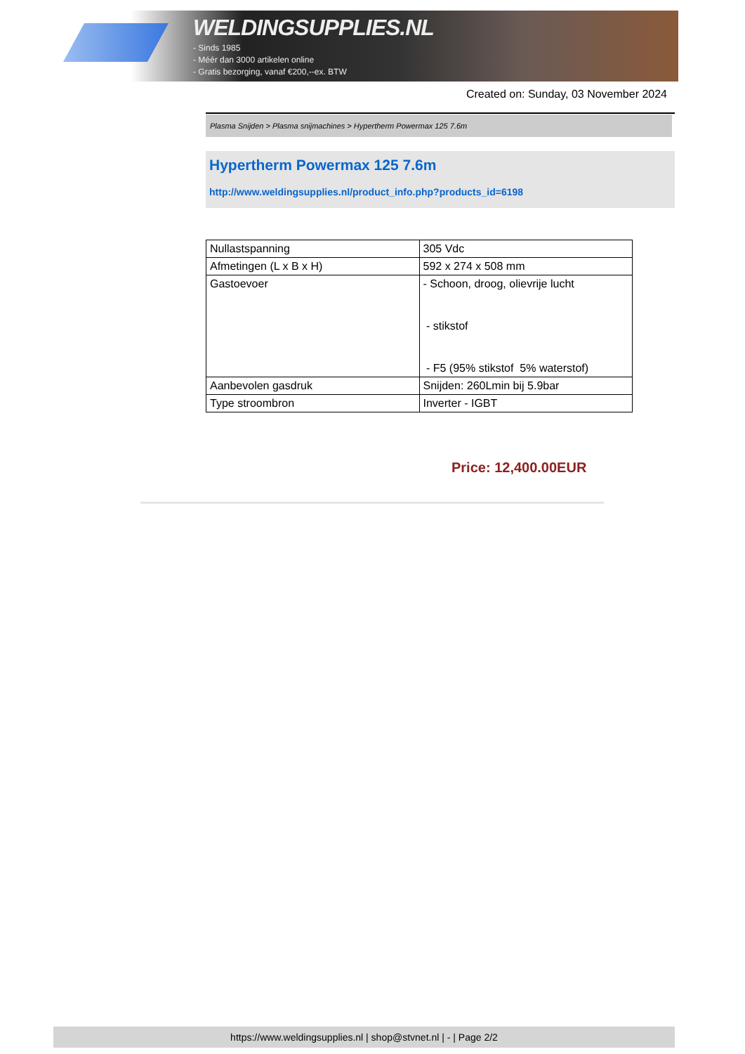WELDINGSUPPLIES.NL
- Sinds 1985
- Méér dan 3000 artikelen online
- Gratis bezorging, vanaf €200,--ex. BTW
Created on: Sunday, 03 November 2024
Plasma Snijden > Plasma snijmachines > Hypertherm Powermax 125 7.6m
Hypertherm Powermax 125 7.6m
http://www.weldingsupplies.nl/product_info.php?products_id=6198
| Nullastspanning | 305 Vdc |
| Afmetingen (L x B x H) | 592 x 274 x 508 mm |
| Gastoevoer | - Schoon, droog, olievrije lucht - stikstof - F5 (95% stikstof 5% waterstof) |
| Aanbevolen gasdruk | Snijden: 260Lmin bij 5.9bar |
| Type stroombron | Inverter - IGBT |
Price: 12,400.00EUR
https://www.weldingsupplies.nl | shop@stvnet.nl | - | Page 2/2